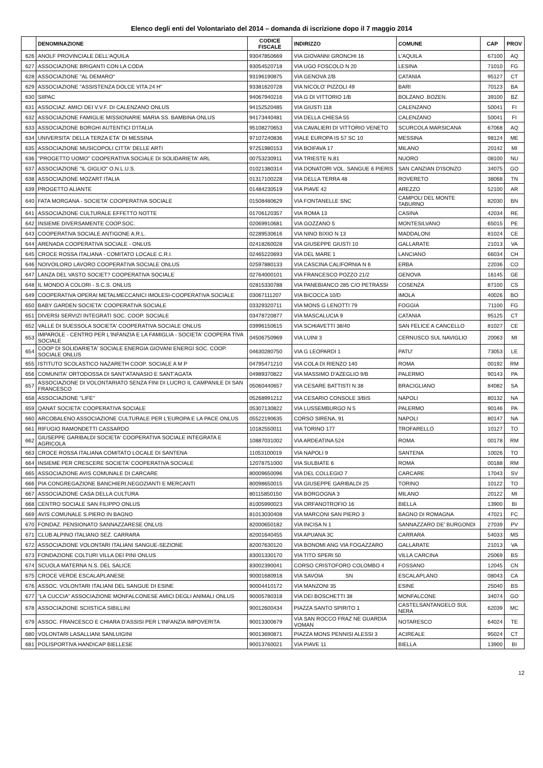Elenco degli enti del Volontariato del 2014 – domanda di iscrizione dopo il 7 maggio 2014
| | DENOMINAZIONE | CODICE FISCALE | INDIRIZZO | COMUNE | CAP | PROV |
| --- | --- | --- | --- | --- | --- | --- |
| 626 | ANOLF PROVINCIALE DELL'AQUILA | 93047850669 | VIA GIOVANNI GRONCHI 16 | L'AQUILA | 67100 | AQ |
| 627 | ASSOCIAZIONE BRIGANTI CON LA CODA | 93054520718 | VIA UGO FOSCOLO N 20 | LESINA | 71010 | FG |
| 628 | ASSOCIAZIONE "AL DEMARO" | 93196190875 | VIA GENOVA 2/B | CATANIA | 95127 | CT |
| 629 | ASSOCIAZIONE "ASSISTENZA DOLCE VITA 24 H" | 93381620728 | VIA NICOLO' PIZZOLI 49 | BARI | 70123 | BA |
| 630 | SIIPAC | 94067940216 | VIA G DI VITTORIO 1/B | BOLZANO .BOZEN. | 39100 | BZ |
| 631 | ASSOCIAZ. AMICI DEI V.V.F. DI CALENZANO ONLUS | 94152520485 | VIA GIUSTI 118 | CALENZANO | 50041 | FI |
| 632 | ASSOCIAZIONE FAMIGLIE MISSIONARIE MARIA SS. BAMBINA ONLUS | 94173440481 | VIA DELLA CHIESA 55 | CALENZANO | 50041 | FI |
| 633 | ASSOCIAZIONE BORGHI AUTENTICI D'ITALIA | 95108270653 | VIA CAVALIERI DI VITTORIO VENETO | SCURCOLA MARSICANA | 67068 | AQ |
| 634 | UNIVERSITA' DELLA TERZA ETA' DI MESSINA | 97107240836 | VIALE EUROPA IS 57 SC 10 | MESSINA | 98124 | ME |
| 635 | ASSOCIAZIONE MUSICOPOLI CITTA' DELLE ARTI | 97251980153 | VIA BOIFAVA 17 | MILANO | 20142 | MI |
| 636 | "PROGETTO UOMO" COOPERATIVA SOCIALE DI SOLIDARIETA' ARL | 00753230911 | VIA TRIESTE N.81 | NUORO | 08100 | NU |
| 637 | ASSOCIAZIONE "IL GIGLIO" O.N.L.U.S. | 01021380314 | VIA DONATORI VOL. SANGUE 6 PIERIS | SAN CANZIAN D'ISONZO | 34075 | GO |
| 638 | ASSOCIAZIONE MOZART ITALIA | 01317100228 | VIA DELLA TERRA 48 | ROVERETO | 38068 | TN |
| 639 | PROGETTO ALIANTE | 01484230519 | VIA PIAVE 42 | AREZZO | 52100 | AR |
| 640 | FATA MORGANA - SOCIETA' COOPERATIVA SOCIALE | 01508480629 | VIA FONTANELLE SNC | CAMPOLI DEL MONTE TABURNO | 82030 | BN |
| 641 | ASSOCIAZIONE CULTURALE EFFETTO NOTTE | 01706120357 | VIA ROMA 13 | CASINA | 42034 | RE |
| 642 | INSIEME DIVERSAMENTE COOP.SOC. | 02069910681 | VIA GOZZANO 5 | MONTESILVANO | 65015 | PE |
| 643 | COOPERATIVA SOCIALE ANTIGONE A.R.L. | 02289530616 | VIA NINO BIXIO N 13 | MADDALONI | 81024 | CE |
| 644 | ARENADA COOPERATIVA SOCIALE - ONLUS | 02418260028 | VIA GIUSEPPE GIUSTI 10 | GALLARATE | 21013 | VA |
| 645 | CROCE ROSSA ITALIANA - COMITATO LOCALE C.R.I. | 02465220693 | VIA DEL MARE 1 | LANCIANO | 66034 | CH |
| 646 | NOIVOILORO LAVORO COOPERATIVA SOCIALE ONLUS | 02597880133 | VIA CASCINA CALIFORNIA N 6 | ERBA | 22036 | CO |
| 647 | LANZA DEL VASTO SOCIET? COOPERATIVA SOCIALE | 02764000101 | VIA FRANCESCO POZZO 21/2 | GENOVA | 16145 | GE |
| 648 | IL MONDO A COLORI - S.C.S. ONLUS | 02815330788 | VIA PANEBIANCO 285 C/O PETRASSI | COSENZA | 87100 | CS |
| 649 | COOPERATIVA OPERAI METALMECCANICI IMOLESI-COOPERATIVA SOCIALE | 03067111207 | VIA BICOCCA 10/D | IMOLA | 40026 | BO |
| 650 | BABY GARDEN SOCIETA' COOPERATIVA SOCIALE | 03329320711 | VIA MONS G LENOTTI 79 | FOGGIA | 71100 | FG |
| 651 | DIVERSI SERVIZI INTEGRATI SOC. COOP. SOCIALE | 03478720877 | VIA MASCALUCIA 9 | CATANIA | 95125 | CT |
| 652 | VALLE DI SUESSOLA SOCIETA' COOPERATIVA SOCIALE ONLUS | 03996150615 | VIA SCHIAVETTI 38/40 | SAN FELICE A CANCELLO | 81027 | CE |
| 653 | IMPAROLE - CENTRO PER L'INFANZIA E LA FAMIGLIA - SOCIETA' COOPERA TIVA SOCIALE | 04506750969 | VIA LUINI 3 | CERNUSCO SUL NAVIGLIO | 20063 | MI |
| 654 | COOP DI SOLIDARIETA' SOCIALE ENERGIA GIOVANI ENERGI SOC. COOP. SOCIALE ONLUS | 04630280750 | VIA G LEOPARDI 1 | PATU' | 73053 | LE |
| 655 | ISTITUTO SCOLASTICO NAZARETH COOP. SOCIALE A M P | 04795471210 | VIA COLA DI RIENZO 140 | ROMA | 00192 | RM |
| 656 | COMUNITA' ORTODOSSA DI SANT'ATANASIO E SANT'AGATA | 04989370822 | VIA MASSIMO D'AZEGLIO 9/B | PALERMO | 90143 | PA |
| 657 | ASSOCIAZIONE DI VOLONTARIATO SENZA FINI DI LUCRO IL CAMPANILE DI SAN FRANCESCO | 05060440657 | VIA CESARE BATTISTI N 38 | BRACIGLIANO | 84082 | SA |
| 658 | ASSOCIAZIONE "LIFE" | 05268991212 | VIA CESARIO CONSOLE 3/BIS | NAPOLI | 80132 | NA |
| 659 | QANAT SOCIETA' COOPERATIVA SOCIALE | 05307130822 | VIA LUSSEMBURGO N 5 | PALERMO | 90146 | PA |
| 660 | ARCOBALENO ASSOCIAZIONE CULTURALE PER L'EUROPA E LA PACE ONLUS | 05522190635 | CORSO SIRENA, 91 | NAPOLI | 80147 | NA |
| 661 | RIFUGIO RAMONDETTI CASSARDO | 10182550011 | VIA TORINO 177 | TROFARELLO | 10127 | TO |
| 662 | GIUSEPPE GARIBALDI SOCIETA' COOPERATIVA SOCIALE INTEGRATA E AGRICOLA | 10887031002 | VIA ARDEATINA 524 | ROMA | 00178 | RM |
| 663 | CROCE ROSSA ITALIANA COMITATO LOCALE DI SANTENA | 11053100019 | VIA NAPOLI 9 | SANTENA | 10026 | TO |
| 664 | INSIEME PER CRESCERE SOCIETA' COOPERATIVA SOCIALE | 12078751000 | VIA SULBIATE 6 | ROMA | 00188 | RM |
| 665 | ASSOCIAZIONE AVIS COMUNALE DI CARCARE | 80009650096 | VIA DEL COLLEGIO 7 | CARCARE | 17043 | SV |
| 666 | PIA CONGREGAZIONE BANCHIERI,NEGOZIANTI E MERCANTI | 80098650015 | VIA GIUSEPPE GARIBALDI 25 | TORINO | 10122 | TO |
| 667 | ASSOCIAZIONE CASA DELLA CULTURA | 80115850150 | VIA BORGOGNA 3 | MILANO | 20122 | MI |
| 668 | CENTRO SOCIALE SAN FILIPPO ONLUS | 81005990023 | VIA ORFANOTROFIO 16 | BIELLA | 13900 | BI |
| 669 | AVIS COMUNALE S.PIERO IN BAGNO | 81013030408 | VIA MARCONI SAN PIERO 3 | BAGNO DI ROMAGNA | 47021 | FC |
| 670 | FONDAZ. PENSIONATO SANNAZZARESE ONLUS | 82000650182 | VIA INCISA N 1 | SANNAZZARO DE' BURGONDI | 27039 | PV |
| 671 | CLUB ALPINO ITALIANO SEZ. CARRARA | 82001640455 | VIA APUANA 3C | CARRARA | 54033 | MS |
| 672 | ASSOCIAZIONE VOLONTARI ITALIANI SANGUE-SEZIONE | 82007630120 | VIA BONOMI ANG VIA FOGAZZARO | GALLARATE | 21013 | VA |
| 673 | FONDAZIONE COLTURI VILLA DEI PINI ONLUS | 83001330170 | VIA TITO SPERI 50 | VILLA CARCINA | 25069 | BS |
| 674 | SCUOLA MATERNA N.S. DEL SALICE | 83002390041 | CORSO CRISTOFORO COLOMBO 4 | FOSSANO | 12045 | CN |
| 675 | CROCE VERDE ESCALAPLANESE | 90001680918 | VIA SAVOIA SN | ESCALAPLANO | 08043 | CA |
| 676 | ASSOC. VOLONTARI ITALIANI DEL SANGUE DI ESINE | 90004410172 | VIA MANZONI 35 | ESINE | 25040 | BS |
| 677 | "LA CUCCIA" ASSOCIAZIONE MONFALCONESE AMICI DEGLI ANIMALI ONLUS | 90005780318 | VIA DEI BOSCHETTI 38 | MONFALCONE | 34074 | GO |
| 678 | ASSOCIAZIONE SCIISTICA SIBILLINI | 90012600434 | PIAZZA SANTO SPIRITO 1 | CASTELSANTANGELO SUL NERA | 62039 | MC |
| 679 | ASSOC. FRANCESCO E CHIARA D'ASSISI PER L'INFANZIA IMPOVERITA | 90013300679 | VIA SAN ROCCO FRAZ NE GUARDIA VOMAN | NOTARESCO | 64024 | TE |
| 680 | VOLONTARI LASALLIANI SANLUIGINI | 90013690871 | PIAZZA MONS PENNISI ALESSI 3 | ACIREALE | 95024 | CT |
| 681 | POLISPORTIVA HANDICAP BIELLESE | 90013760021 | VIA PIAVE 11 | BIELLA | 13900 | BI |
12